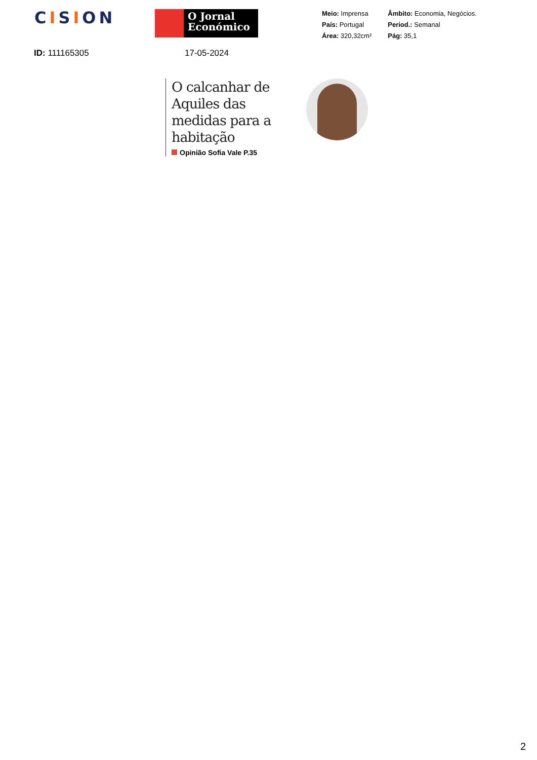CISION
O Jornal
Económico
Meio: Imprensa
País: Portugal
Área: 320,32cm²
Âmbito: Economia, Negócios.
Period.: Semanal
Pág: 35,1
ID: 111165305 17-05-2024
O calcanhar de Aquiles das medidas para a habitação
Opinião Sofia Vale P.35
2